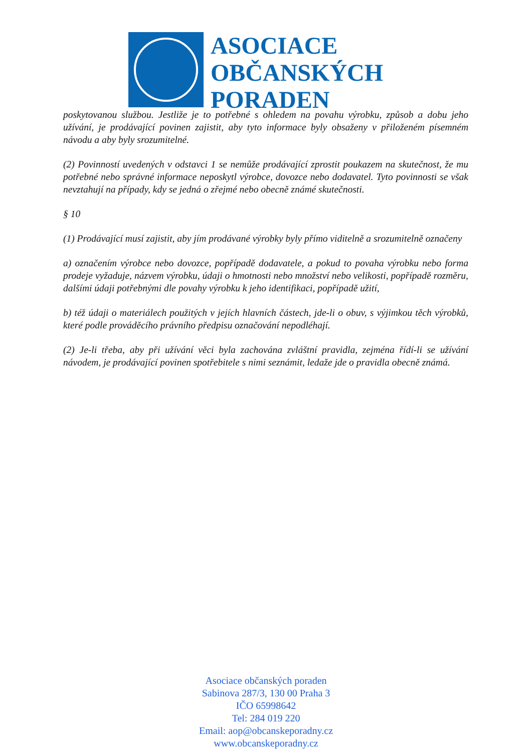ASOCIACE
OBČANSKÝCH
PORADEN
poskytovanou službou. Jestliže je to potřebné s ohledem na povahu výrobku, způsob a dobu jeho užívání, je prodávající povinen zajistit, aby tyto informace byly obsaženy v přiloženém písemném návodu a aby byly srozumitelné.
(2) Povinností uvedených v odstavci 1 se nemůže prodávající zprostit poukazem na skutečnost, že mu potřebné nebo správné informace neposkytl výrobce, dovozce nebo dodavatel. Tyto povinnosti se však nevztahují na případy, kdy se jedná o zřejmé nebo obecně známé skutečnosti.
§ 10
(1) Prodávající musí zajistit, aby jím prodávané výrobky byly přímo viditelně a srozumitelně označeny
a) označením výrobce nebo dovozce, popřípadě dodavatele, a pokud to povaha výrobku nebo forma prodeje vyžaduje, názvem výrobku, údaji o hmotnosti nebo množství nebo velikosti, popřípadě rozměru, dalšími údaji potřebnými dle povahy výrobku k jeho identifikaci, popřípadě užití,
b) též údaji o materiálech použitých v jejích hlavních částech, jde-li o obuv, s výjimkou těch výrobků, které podle prováděcího právního předpisu označování nepodléhají.
(2) Je-li třeba, aby při užívání věci byla zachována zvláštní pravidla, zejména řídí-li se užívání návodem, je prodávající povinen spotřebitele s nimi seznámit, ledaže jde o pravidla obecně známá.
Asociace občanských poraden
Sabinova 287/3, 130 00 Praha 3
IČO 65998642
Tel: 284 019 220
Email: aop@obcanskeporadny.cz
www.obcanskeporadny.cz